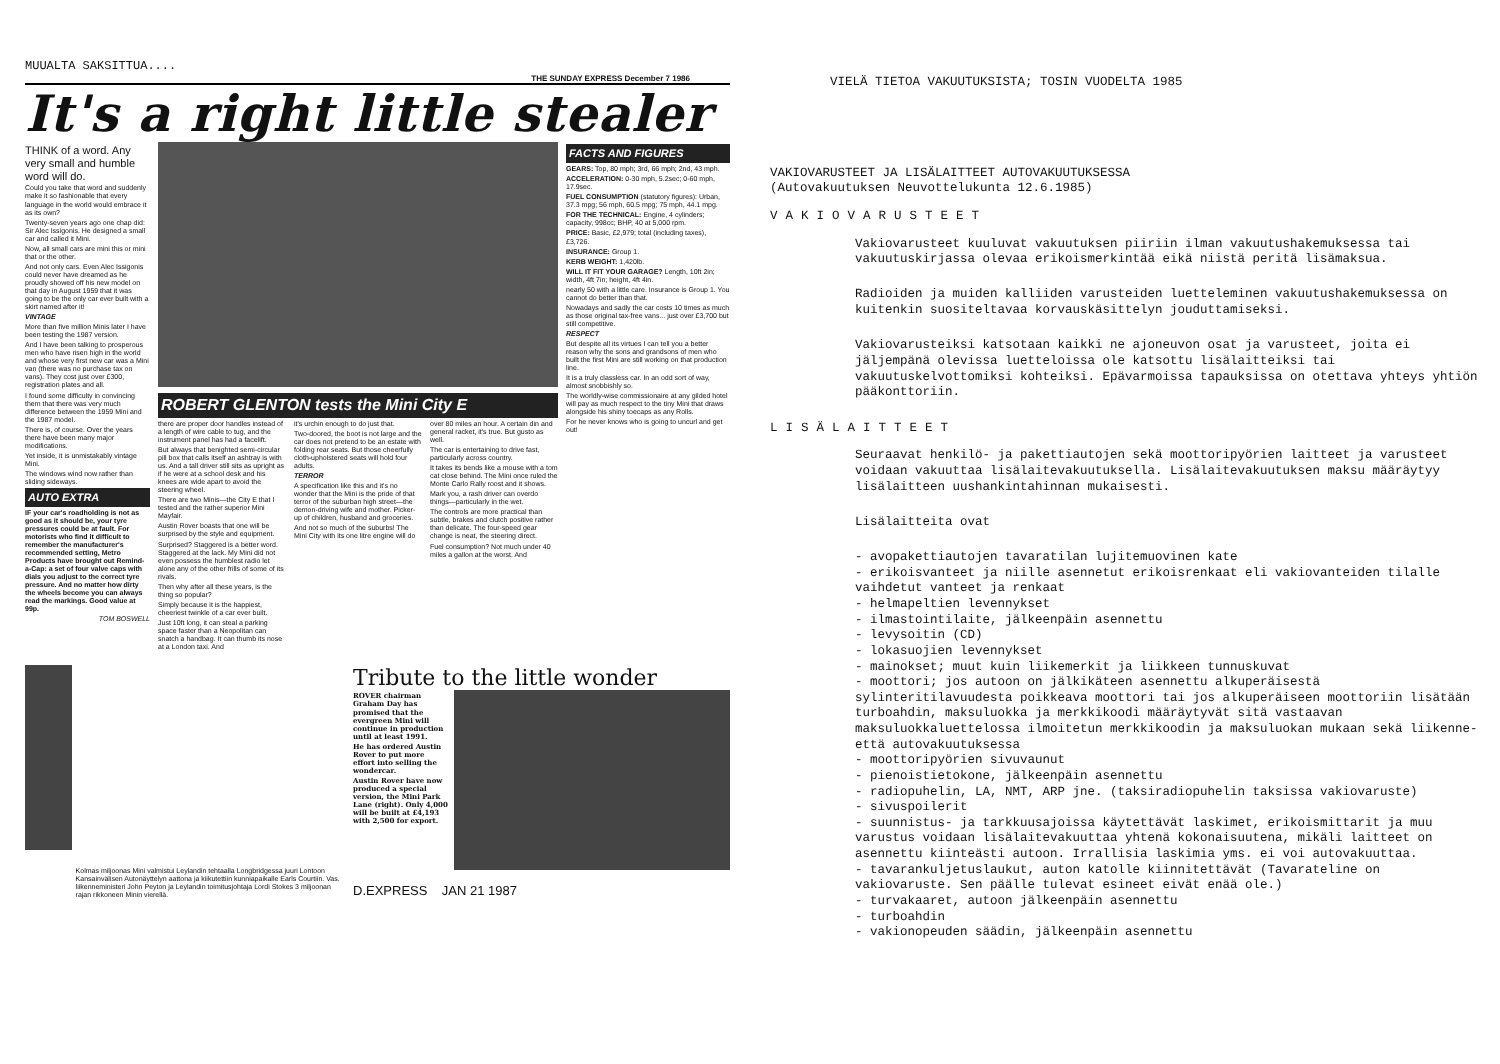MUUALTA SAKSITTUA....
THE SUNDAY EXPRESS December 7 1986
It's a right little stealer
THINK of a word. Any very small and humble word will do.
Could you take that word and suddenly make it so fashionable that every language in the world would embrace it as its own?
Twenty-seven years ago one chap did: Sir Alec Issigonis. He designed a small car and called it Mini.
Now, all small cars are mini this or mini that or the other.
And not only cars. Even Alec Issigonis could never have dreamed as he proudly showed off his new model on that day in August 1959 that it was going to be the only car ever built with a skirt named after it!
VINTAGE
More than five million Minis later I have been testing the 1987 version.
And I have been talking to prosperous men who have risen high in the world and whose very first new car was a Mini van (there was no purchase tax on vans). They cost just over £300, registration plates and all.
I found some difficulty in convincing them that there was very much difference between the 1959 Mini and the 1987 model.
There is, of course. Over the years there have been many major modifications.
Yet inside, it is unmistakably vintage Mini.
The windows wind now rather than sliding sideways.
AUTO EXTRA
IF your car's roadholding is not as good as it should be, your tyre pressures could be at fault. For motorists who find it difficult to remember the manufacturer's recommended setting, Metro Products have brought out Remind-a-Cap: a set of four valve caps with dials you adjust to the correct tyre pressure. And no matter how dirty the wheels become you can always read the markings. Good value at 99p.
TOM BOSWELL
ROBERT GLENTON tests the Mini City E
there are proper door handles instead of a length of wire cable to tug, and the instrument panel has had a facelift.
But always that benighted semi-circular pill box that calls itself an ashtray is with us. And a tall driver still sits as upright as if he were at a school desk and his knees are wide apart to avoid the steering wheel.
There are two Minis—the City E that I tested and the rather superior Mini Mayfair.
Austin Rover boasts that one will be surprised by the style and equipment.
Surprised? Staggered is a better word. Staggered at the lack. My Mini did not even possess the humblest radio let alone any of the other frills of some of its rivals.
Then why after all these years, is the thing so popular?
Simply because it is the happiest, cheeriest twinkle of a car ever built.
Just 10ft long, it can steal a parking space faster than a Neopolitan can snatch a handbag. It can thumb its nose at a London taxi. And
it's urchin enough to do just that.
Two-doored, the boot is not large and the car does not pretend to be an estate with folding rear seats. But those cheerfully cloth-upholstered seats will hold four adults.
TERROR
A specification like this and it's no wonder that the Mini is the pride of that terror of the suburban high street—the demon-driving wife and mother. Picker-up of children, husband and groceries.
And not so much of the suburbs! The Mini City with its one litre engine will do
over 80 miles an hour. A certain din and general racket, it's true. But gusto as well.
The car is entertaining to drive fast, particularly across country.
It takes its bends like a mouse with a tom cat close behind. The Mini once ruled the Monte Carlo Rally roost and it shows.
Mark you, a rash driver can overdo things—particularly in the wet.
The controls are more practical than subtle, brakes and clutch positive rather than delicate. The four-speed gear change is neat, the steering direct.
Fuel consumption? Not much under 40 miles a gallon at the worst. And
FACTS AND FIGURES
GEARS: Top, 80 mph; 3rd, 66 mph; 2nd, 43 mph.
ACCELERATION: 0-30 mph, 5.2sec; 0-60 mph, 17.9sec.
FUEL CONSUMPTION (statutory figures): Urban, 37.3 mpg; 56 mph, 60.5 mpg; 75 mph, 44.1 mpg.
FOR THE TECHNICAL: Engine, 4 cylinders; capacity, 998cc; BHP, 40 at 5,000 rpm.
PRICE: Basic, £2,979; total (including taxes), £3,726.
INSURANCE: Group 1.
KERB WEIGHT: 1,420lb.
WILL IT FIT YOUR GARAGE? Length, 10ft 2in; width, 4ft 7in; height, 4ft 4in.
nearly 50 with a little care. Insurance is Group 1. You cannot do better than that.
Nowadays and sadly the car costs 10 times as much as those original tax-free vans... just over £3,700 but still competitive.
RESPECT
But despite all its virtues I can tell you a better reason why the sons and grandsons of men who built the first Mini are still working on that production line.
It is a truly classless car. In an odd sort of way, almost snobbishly so.
The worldly-wise commissionaire at any gilded hotel will pay as much respect to the tiny Mini that draws alongside his shiny toecaps as any Rolls.
For he never knows who is going to uncurl and get out!
Kolmas miljoonas Mini valmistui Leylandin tehtaalla Longbridgessa juuri Lontoon Kansainvälisen Autonäyttelyn aattona ja kiikutettiin kunniapaikalle Earls Courtiin. Vas. liikenneministeri John Peyton ja Leylandin toimitusjohtaja Lordi Stokes 3 miljoonan rajan rikkoneen Minin vierellä.
Tribute to the little wonder
ROVER chairman Graham Day has promised that the evergreen Mini will continue in production until at least 1991.
He has ordered Austin Rover to put more effort into selling the wondercar.
Austin Rover have now produced a special version, the Mini Park Lane (right). Only 4,000 will be built at £4,193 with 2,500 for export.
D.EXPRESS JAN 21 1987
VIELÄ TIETOA VAKUUTUKSISTA; TOSIN VUODELTA 1985
VAKIOVARUSTEET JA LISÄLAITTEET AUTOVAKUUTUKSESSA
(Autovakuutuksen Neuvottelukunta 12.6.1985)
VAKIOVARUSTEET
Vakiovarusteet kuuluvat vakuutuksen piiriin ilman vakuutushakemuksessa tai vakuutuskirjassa olevaa erikoismerkintää eikä niistä peritä lisämaksua.
Radioiden ja muiden kalliiden varusteiden luetteleminen vakuutushakemuksessa on kuitenkin suositeltavaa korvauskäsittelyn jouduttamiseksi.
Vakiovarusteiksi katsotaan kaikki ne ajoneuvon osat ja varusteet, joita ei jäljempänä olevissa luetteloissa ole katsottu lisälaitteiksi tai vakuutuskelvottomiksi kohteiksi. Epävarmoissa tapauksissa on otettava yhteys yhtiön pääkonttoriin.
LISÄLAITTEET
Seuraavat henkilö- ja pakettiautojen sekä moottoripyörien laitteet ja varusteet voidaan vakuuttaa lisälaitevakuutuksella. Lisälaitevakuutuksen maksu määräytyy lisälaitteen uushankintahinnan mukaisesti.
Lisälaitteita ovat
- avopakettiautojen tavaratilan lujitemuovinen kate
- erikoisvanteet ja niille asennetut erikoisrenkaat eli vakiovanteiden tilalle vaihdetut vanteet ja renkaat
- helmapeltien levennykset
- ilmastointilaite, jälkeenpäin asennettu
- levysoitin (CD)
- lokasuojien levennykset
- mainokset; muut kuin liikemerkit ja liikkeen tunnuskuvat
- moottori; jos autoon on jälkikäteen asennettu alkuperäisestä sylinteritilavuudesta poikkeava moottori tai jos alkuperäiseen moottoriin lisätään turboahdin, maksuluokka ja merkkikoodi määräytyvät sitä vastaavan maksuluokkaluettelossa ilmoitetun merkkikoodin ja maksuluokan mukaan sekä liikenne- että autovakuutuksessa
- moottoripyörien sivuvaunut
- pienoistietokone, jälkeenpäin asennettu
- radiopuhelin, LA, NMT, ARP jne. (taksiradiopuhelin taksissa vakiovaruste)
- sivuspoilerit
- suunnistus- ja tarkkuusajoissa käytettävät laskimet, erikoismittarit ja muu varustus voidaan lisälaitevakuuttaa yhtenä kokonaisuutena, mikäli laitteet on asennettu kiinteästi autoon. Irrallisia laskimia yms. ei voi autovakuuttaa.
- tavarankuljetuslaukut, auton katolle kiinnitettävät (Tavarateline on vakiovaruste. Sen päälle tulevat esineet eivät enää ole.)
- turvakaaret, autoon jälkeenpäin asennettu
- turboahdin
- vakionopeuden säädin, jälkeenpäin asennettu